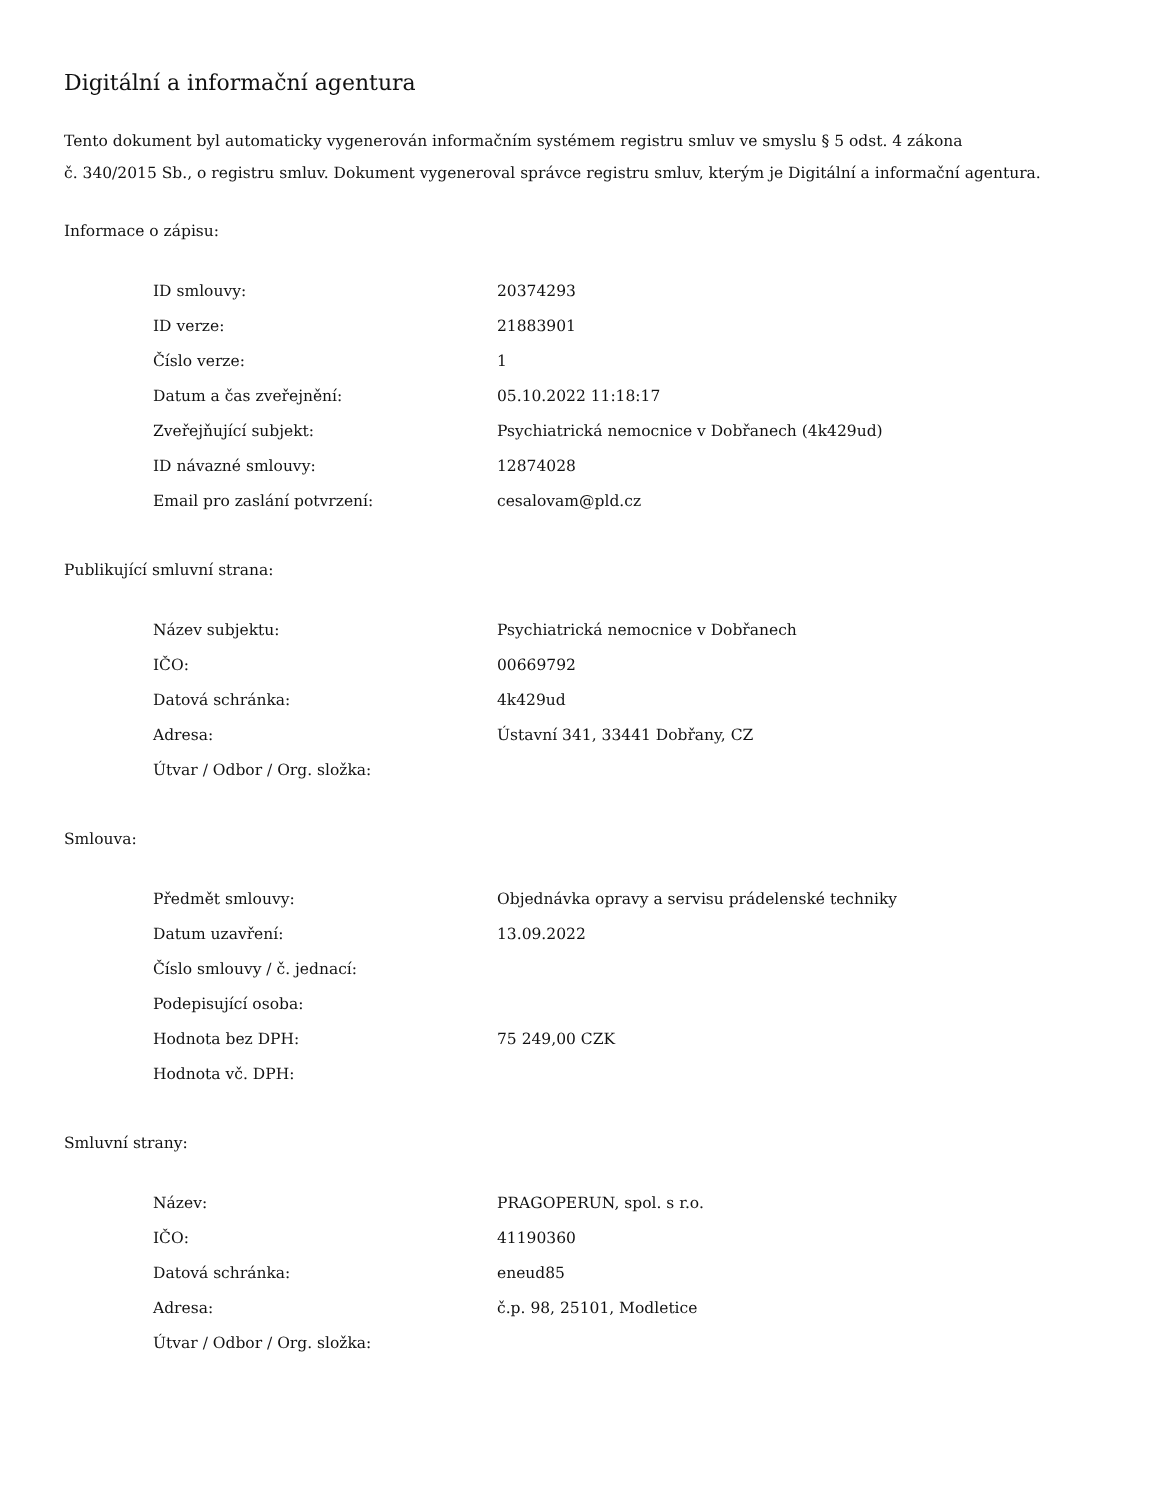Digitální a informační agentura
Tento dokument byl automaticky vygenerován informačním systémem registru smluv ve smyslu § 5 odst. 4 zákona
č. 340/2015 Sb., o registru smluv. Dokument vygeneroval správce registru smluv, kterým je Digitální a informační agentura.
Informace o zápisu:
| ID smlouvy: | 20374293 |
| ID verze: | 21883901 |
| Číslo verze: | 1 |
| Datum a čas zveřejnění: | 05.10.2022 11:18:17 |
| Zveřejňující subjekt: | Psychiatrická nemocnice v Dobřanech (4k429ud) |
| ID návazné smlouvy: | 12874028 |
| Email pro zaslání potvrzení: | cesalovam@pld.cz |
Publikující smluvní strana:
| Název subjektu: | Psychiatrická nemocnice v Dobřanech |
| IČO: | 00669792 |
| Datová schránka: | 4k429ud |
| Adresa: | Ústavní 341, 33441 Dobřany, CZ |
| Útvar / Odbor / Org. složka: | |
Smlouva:
| Předmět smlouvy: | Objednávka opravy a servisu prádelenské techniky |
| Datum uzavření: | 13.09.2022 |
| Číslo smlouvy / č. jednací: | |
| Podepisující osoba: | |
| Hodnota bez DPH: | 75 249,00 CZK |
| Hodnota vč. DPH: | |
Smluvní strany:
| Název: | PRAGOPERUN, spol. s r.o. |
| IČO: | 41190360 |
| Datová schránka: | eneud85 |
| Adresa: | č.p. 98, 25101, Modletice |
| Útvar / Odbor / Org. složka: | |